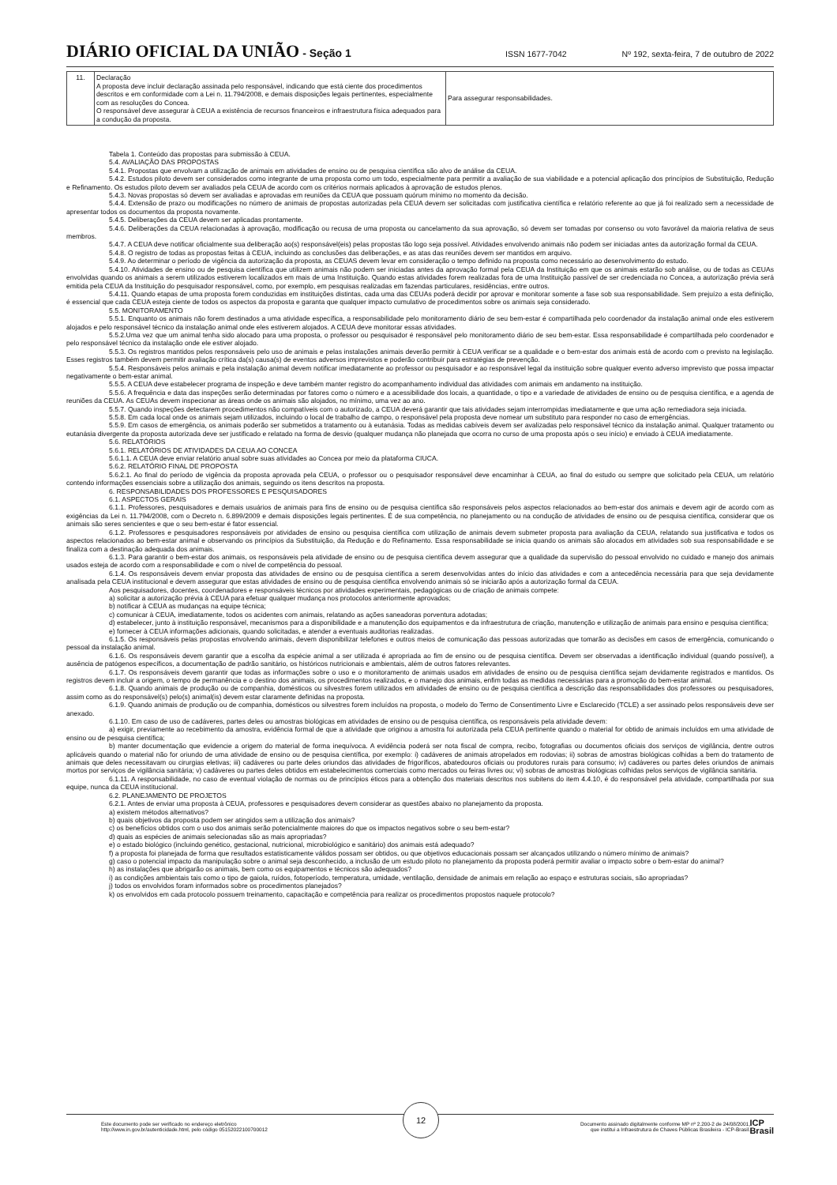DIÁRIO OFICIAL DA UNIÃO - Seção 1 ISSN 1677-7042 Nº 192, sexta-feira, 7 de outubro de 2022
| 11. | Declaração A proposta deve incluir declaração assinada pelo responsável, indicando que está ciente dos procedimentos descritos e em conformidade com a Lei n. 11.794/2008, e demais disposições legais pertinentes, especialmente com as resoluções do Concea. O responsável deve assegurar à CEUA a existência de recursos financeiros e infraestrutura física adequados para a condução da proposta. | Para assegurar responsabilidades. |
Tabela 1. Conteúdo das propostas para submissão à CEUA.
5.4. AVALIAÇÃO DAS PROPOSTAS
5.4.1. Propostas que envolvam a utilização de animais em atividades de ensino ou de pesquisa científica são alvo de análise da CEUA.
5.4.2. Estudos piloto devem ser considerados como integrante de uma proposta como um todo, especialmente para permitir a avaliação de sua viabilidade e a potencial aplicação dos princípios de Substituição, Redução e Refinamento. Os estudos piloto devem ser avaliados pela CEUA de acordo com os critérios normais aplicados à aprovação de estudos plenos.
5.4.3. Novas propostas só devem ser avaliadas e aprovadas em reuniões da CEUA que possuam quórum mínimo no momento da decisão.
5.4.4. Extensão de prazo ou modificações no número de animais de propostas autorizadas pela CEUA devem ser solicitadas com justificativa científica e relatório referente ao que já foi realizado sem a necessidade de apresentar todos os documentos da proposta novamente.
5.4.5. Deliberações da CEUA devem ser aplicadas prontamente.
5.4.6. Deliberações da CEUA relacionadas à aprovação, modificação ou recusa de uma proposta ou cancelamento da sua aprovação, só devem ser tomadas por consenso ou voto favorável da maioria relativa de seus membros.
5.4.7. A CEUA deve notificar oficialmente sua deliberação ao(s) responsável(eis) pelas propostas tão logo seja possível. Atividades envolvendo animais não podem ser iniciadas antes da autorização formal da CEUA.
5.4.8. O registro de todas as propostas feitas à CEUA, incluindo as conclusões das deliberações, e as atas das reuniões devem ser mantidos em arquivo.
5.4.9. Ao determinar o período de vigência da autorização da proposta, as CEUAS devem levar em consideração o tempo definido na proposta como necessário ao desenvolvimento do estudo.
5.4.10. Atividades de ensino ou de pesquisa científica que utilizem animais não podem ser iniciadas antes da aprovação formal pela CEUA da Instituição em que os animais estarão sob análise, ou de todas as CEUAs envolvidas quando os animais a serem utilizados estiverem localizados em mais de uma Instituição. Quando estas atividades forem realizadas fora de uma Instituição passível de ser credenciada no Concea, a autorização prévia será emitida pela CEUA da Instituição do pesquisador responsável, como, por exemplo, em pesquisas realizadas em fazendas particulares, residências, entre outros.
5.4.11. Quando etapas de uma proposta forem conduzidas em instituições distintas, cada uma das CEUAs poderá decidir por aprovar e monitorar somente a fase sob sua responsabilidade. Sem prejuízo a esta definição, é essencial que cada CEUA esteja ciente de todos os aspectos da proposta e garanta que qualquer impacto cumulativo de procedimentos sobre os animais seja considerado.
5.5. MONITORAMENTO
5.5.1. Enquanto os animais não forem destinados a uma atividade específica, a responsabilidade pelo monitoramento diário de seu bem-estar é compartilhada pelo coordenador da instalação animal onde eles estiverem alojados e pelo responsável técnico da instalação animal onde eles estiverem alojados. A CEUA deve monitorar essas atividades.
5.5.2.Uma vez que um animal tenha sido alocado para uma proposta, o professor ou pesquisador é responsável pelo monitoramento diário de seu bem-estar. Essa responsabilidade é compartilhada pelo coordenador e pelo responsável técnico da instalação onde ele estiver alojado.
5.5.3. Os registros mantidos pelos responsáveis pelo uso de animais e pelas instalações animais deverão permitir à CEUA verificar se a qualidade e o bem-estar dos animais está de acordo com o previsto na legislação. Esses registros também devem permitir avaliação crítica da(s) causa(s) de eventos adversos imprevistos e poderão contribuir para estratégias de prevenção.
5.5.4. Responsáveis pelos animais e pela instalação animal devem notificar imediatamente ao professor ou pesquisador e ao responsável legal da instituição sobre qualquer evento adverso imprevisto que possa impactar negativamente o bem-estar animal.
5.5.5. A CEUA deve estabelecer programa de inspeção e deve também manter registro do acompanhamento individual das atividades com animais em andamento na instituição.
5.5.6. A frequência e data das inspeções serão determinadas por fatores como o número e a acessibilidade dos locais, a quantidade, o tipo e a variedade de atividades de ensino ou de pesquisa científica, e a agenda de reuniões da CEUA. As CEUAs devem inspecionar as áreas onde os animais são alojados, no mínimo, uma vez ao ano.
5.5.7. Quando inspeções detectarem procedimentos não compatíveis com o autorizado, a CEUA deverá garantir que tais atividades sejam interrompidas imediatamente e que uma ação remediadora seja iniciada.
5.5.8. Em cada local onde os animais sejam utilizados, incluindo o local de trabalho de campo, o responsável pela proposta deve nomear um substituto para responder no caso de emergências.
5.5.9. Em casos de emergência, os animais poderão ser submetidos a tratamento ou à eutanásia. Todas as medidas cabíveis devem ser avalizadas pelo responsável técnico da instalação animal. Qualquer tratamento ou eutanásia divergente da proposta autorizada deve ser justificado e relatado na forma de desvio (qualquer mudança não planejada que ocorra no curso de uma proposta após o seu início) e enviado à CEUA imediatamente.
5.6. RELATÓRIOS
5.6.1. RELATÓRIOS DE ATIVIDADES DA CEUA AO CONCEA
5.6.1.1. A CEUA deve enviar relatório anual sobre suas atividades ao Concea por meio da plataforma CIUCA.
5.6.2. RELATÓRIO FINAL DE PROPOSTA
5.6.2.1. Ao final do período de vigência da proposta aprovada pela CEUA, o professor ou o pesquisador responsável deve encaminhar à CEUA, ao final do estudo ou sempre que solicitado pela CEUA, um relatório contendo informações essenciais sobre a utilização dos animais, seguindo os itens descritos na proposta.
6. RESPONSABILIDADES DOS PROFESSORES E PESQUISADORES
6.1. ASPECTOS GERAIS
6.1.1. Professores, pesquisadores e demais usuários de animais para fins de ensino ou de pesquisa científica são responsáveis pelos aspectos relacionados ao bem-estar dos animais e devem agir de acordo com as exigências da Lei n. 11.794/2008, com o Decreto n. 6.899/2009 e demais disposições legais pertinentes. É de sua competência, no planejamento ou na condução de atividades de ensino ou de pesquisa científica, considerar que os animais são seres sencientes e que o seu bem-estar é fator essencial.
6.1.2. Professores e pesquisadores responsáveis por atividades de ensino ou pesquisa científica com utilização de animais devem submeter proposta para avaliação da CEUA, relatando sua justificativa e todos os aspectos relacionados ao bem-estar animal e observando os princípios da Substituição, da Redução e do Refinamento. Essa responsabilidade se inicia quando os animais são alocados em atividades sob sua responsabilidade e se finaliza com a destinação adequada dos animais.
6.1.3. Para garantir o bem-estar dos animais, os responsáveis pela atividade de ensino ou de pesquisa científica devem assegurar que a qualidade da supervisão do pessoal envolvido no cuidado e manejo dos animais usados esteja de acordo com a responsabilidade e com o nível de competência do pessoal.
6.1.4. Os responsáveis devem enviar proposta das atividades de ensino ou de pesquisa científica a serem desenvolvidas antes do início das atividades e com a antecedência necessária para que seja devidamente analisada pela CEUA institucional e devem assegurar que estas atividades de ensino ou de pesquisa científica envolvendo animais só se iniciarão após a autorização formal da CEUA.
Aos pesquisadores, docentes, coordenadores e responsáveis técnicos por atividades experimentais, pedagógicas ou de criação de animais compete:
a) solicitar a autorização prévia à CEUA para efetuar qualquer mudança nos protocolos anteriormente aprovados;
b) notificar à CEUA as mudanças na equipe técnica;
c) comunicar à CEUA, imediatamente, todos os acidentes com animais, relatando as ações saneadoras porventura adotadas;
d) estabelecer, junto à instituição responsável, mecanismos para a disponibilidade e a manutenção dos equipamentos e da infraestrutura de criação, manutenção e utilização de animais para ensino e pesquisa científica;
e) fornecer à CEUA informações adicionais, quando solicitadas, e atender a eventuais auditorias realizadas.
6.1.5. Os responsáveis pelas propostas envolvendo animais, devem disponibilizar telefones e outros meios de comunicação das pessoas autorizadas que tomarão as decisões em casos de emergência, comunicando o pessoal da instalação animal.
6.1.6. Os responsáveis devem garantir que a escolha da espécie animal a ser utilizada é apropriada ao fim de ensino ou de pesquisa científica. Devem ser observadas a identificação individual (quando possível), a ausência de patógenos específicos, a documentação de padrão sanitário, os históricos nutricionais e ambientais, além de outros fatores relevantes.
6.1.7. Os responsáveis devem garantir que todas as informações sobre o uso e o monitoramento de animais usados em atividades de ensino ou de pesquisa científica sejam devidamente registrados e mantidos. Os registros devem incluir a origem, o tempo de permanência e o destino dos animais, os procedimentos realizados, e o manejo dos animais, enfim todas as medidas necessárias para a promoção do bem-estar animal.
6.1.8. Quando animais de produção ou de companhia, domésticos ou silvestres forem utilizados em atividades de ensino ou de pesquisa científica a descrição das responsabilidades dos professores ou pesquisadores, assim como as do responsável(s) pelo(s) animal(is) devem estar claramente definidas na proposta.
6.1.9. Quando animais de produção ou de companhia, domésticos ou silvestres forem incluídos na proposta, o modelo do Termo de Consentimento Livre e Esclarecido (TCLE) a ser assinado pelos responsáveis deve ser anexado.
6.1.10. Em caso de uso de cadáveres, partes deles ou amostras biológicas em atividades de ensino ou de pesquisa científica, os responsáveis pela atividade devem:
a) exigir, previamente ao recebimento da amostra, evidência formal de que a atividade que originou a amostra foi autorizada pela CEUA pertinente quando o material for obtido de animais incluídos em uma atividade de ensino ou de pesquisa científica;
b) manter documentação que evidencie a origem do material de forma inequívoca. A evidência poderá ser nota fiscal de compra, recibo, fotografias ou documentos oficiais dos serviços de vigilância, dentre outros aplicáveis quando o material não for oriundo de uma atividade de ensino ou de pesquisa científica, por exemplo: i) cadáveres de animais atropelados em rodovias; ii) sobras de amostras biológicas colhidas a bem do tratamento de animais que deles necessitavam ou cirurgias eletivas; iii) cadáveres ou parte deles oriundos das atividades de frigoríficos, abatedouros oficiais ou produtores rurais para consumo; iv) cadáveres ou partes deles oriundos de animais mortos por serviços de vigilância sanitária; v) cadáveres ou partes deles obtidos em estabelecimentos comerciais como mercados ou feiras livres ou; vi) sobras de amostras biológicas colhidas pelos serviços de vigilância sanitária.
6.1.11. A responsabilidade, no caso de eventual violação de normas ou de princípios éticos para a obtenção dos materiais descritos nos subitens do item 4.4.10, é do responsável pela atividade, compartilhada por sua equipe, nunca da CEUA institucional.
6.2. PLANEJAMENTO DE PROJETOS
6.2.1. Antes de enviar uma proposta à CEUA, professores e pesquisadores devem considerar as questões abaixo no planejamento da proposta.
a) existem métodos alternativos?
b) quais objetivos da proposta podem ser atingidos sem a utilização dos animais?
c) os benefícios obtidos com o uso dos animais serão potencialmente maiores do que os impactos negativos sobre o seu bem-estar?
d) quais as espécies de animais selecionadas são as mais apropriadas?
e) o estado biológico (incluindo genético, gestacional, nutricional, microbiológico e sanitário) dos animais está adequado?
f) a proposta foi planejada de forma que resultados estatisticamente válidos possam ser obtidos, ou que objetivos educacionais possam ser alcançados utilizando o número mínimo de animais?
g) caso o potencial impacto da manipulação sobre o animal seja desconhecido, a inclusão de um estudo piloto no planejamento da proposta poderá permitir avaliar o impacto sobre o bem-estar do animal?
h) as instalações que abrigarão os animais, bem como os equipamentos e técnicos são adequados?
i) as condições ambientais tais como o tipo de gaiola, ruídos, fotoperíodo, temperatura, umidade, ventilação, densidade de animais em relação ao espaço e estruturas sociais, são apropriadas?
j) todos os envolvidos foram informados sobre os procedimentos planejados?
k) os envolvidos em cada protocolo possuem treinamento, capacitação e competência para realizar os procedimentos propostos naquele protocolo?
Este documento pode ser verificado no endereço eletrônico
http://www.in.gov.br/autenticidade.html, pelo código 05152022100700012
Documento assinado digitalmente conforme MP nº 2.200-2 de 24/08/2001,
que institui a Infraestrutura de Chaves Públicas Brasileira - ICP-Brasil.
12
ICP
Brasil